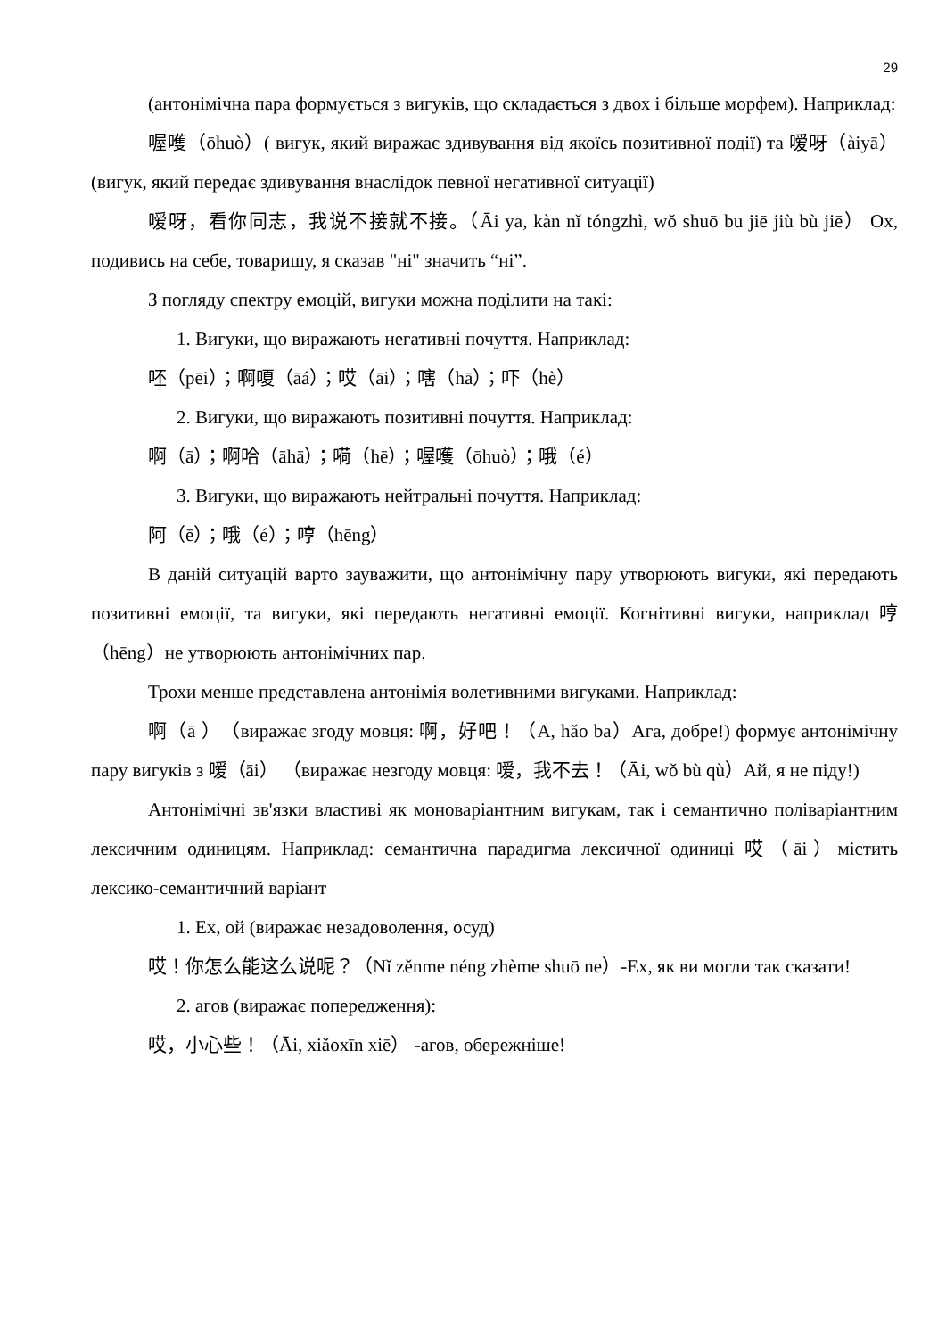29
(антонімічна пара формується з вигуків, що складається з двох і більше морфем). Наприклад:
喔嚄（ōhuò）( вигук, який виражає здивування від якоїсь позитивної події) та 嗳呀（àiyā） (вигук, який передає здивування внаслідок певної негативної ситуації)
嗳呀，看你同志，我说不接就不接。（Āi ya, kàn nǐ tóngzhì, wǒ shuō bu jiē jiù bù jiē） Ох, подивись на себе, товаришу, я сказав "ні" значить “ні”.
З погляду спектру емоцій, вигуки можна поділити на такі:
1. Вигуки, що виражають негативні почуття. Наприклад:
呸（pēi）；啊嗄（āá）；哎（āi）；嗐（hā）；吓（hè）
2. Вигуки, що виражають позитивні почуття. Наприклад:
啊（ā）；啊哈（āhā）；嗬（hē）；喔嚄（ōhuò）；哦（é）
3. Вигуки, що виражають нейтральні почуття. Наприклад:
阿（ē）；哦（é）；哼（hēng）
В даній ситуацій варто зауважити, що антонімічну пару утворюють вигуки, які передають позитивні емоції, та вигуки, які передають негативні емоції. Когнітивні вигуки, наприклад 哼（hēng）не утворюють антонімічних пар.
Трохи менше представлена антонімія волетивними вигуками. Наприклад:
啊（ā ）（виражає згоду мовця: 啊，好吧！（A, hǎo ba）Ага, добре!) формує антонімічну пару вигуків з 嗳（āi） （виражає незгоду мовця: 嗳，我不去！（Āi, wǒ bù qù）Ай, я не піду!)
Антонімічні зв'язки властиві як моноваріантним вигукам, так і семантично поліваріантним лексичним одиницям. Наприклад: семантична парадигма лексичної одиниці 哎（āi）містить лексико-семантичний варіант
1. Ех, ой (виражає незадоволення, осуд)
哎！你怎么能这么说呢？（Nǐ zěnme néng zhème shuō ne）-Ех, як ви могли так сказати!
2. агов (виражає попередження):
哎，小心些！（Āi, xiǎoxīn xiē） -агов, обережніше!